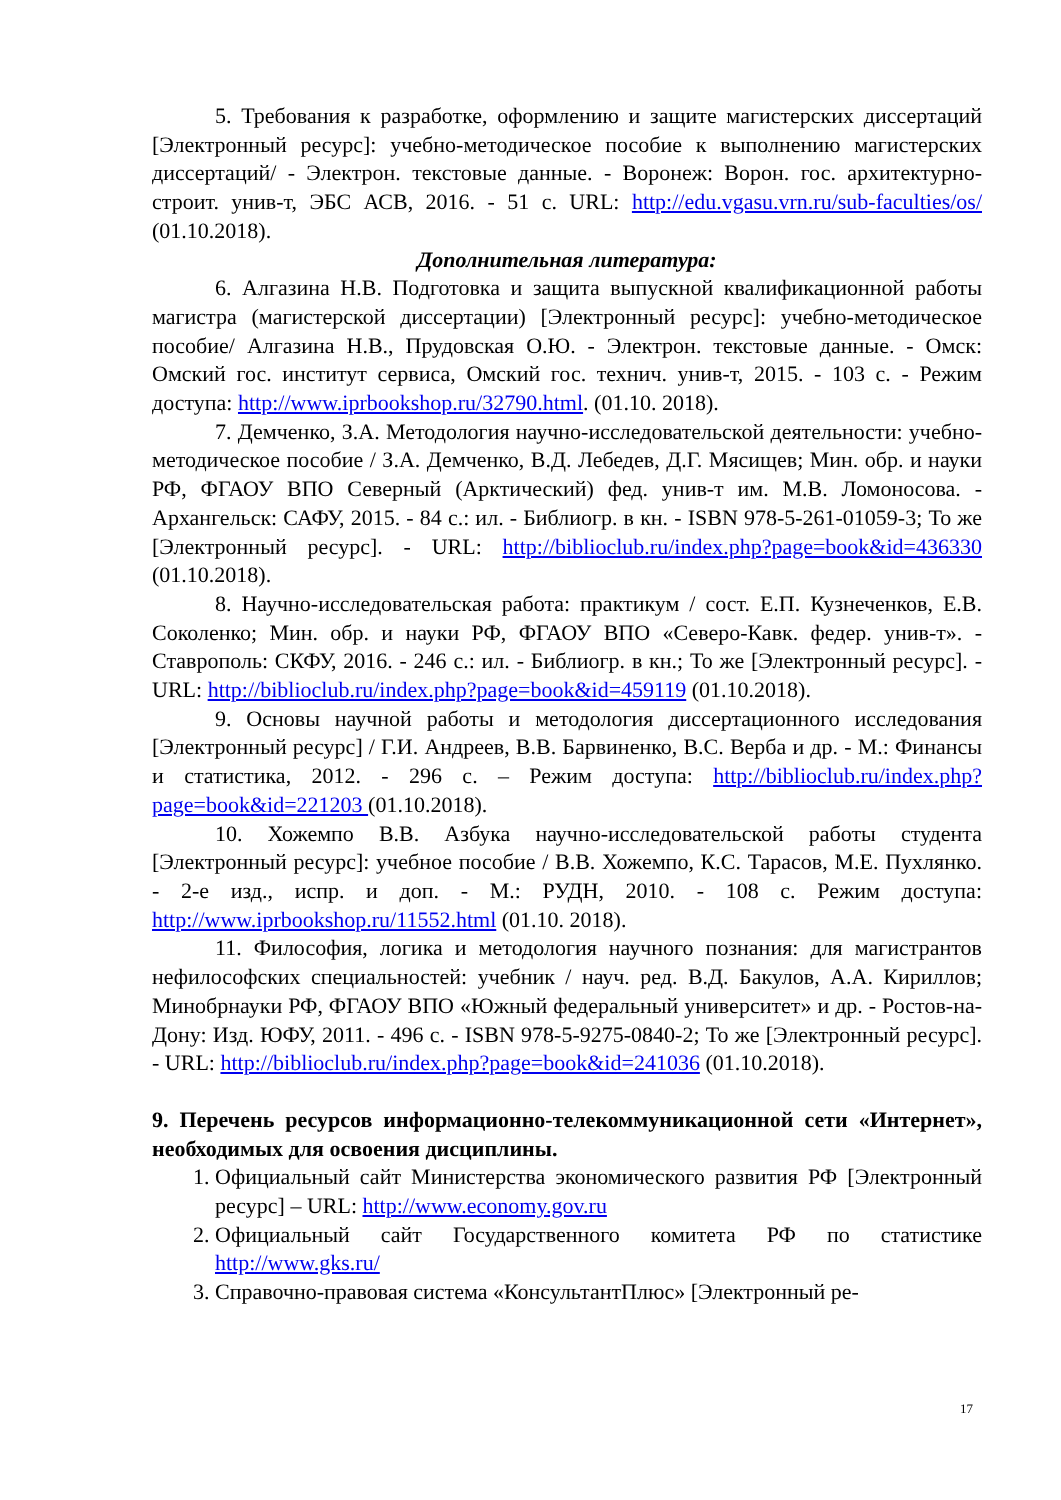5. Требования к разработке, оформлению и защите магистерских диссертаций [Электронный ресурс]: учебно-методическое пособие к выполнению магистерских диссертаций/ - Электрон. текстовые данные. - Воронеж: Ворон. гос. архитектурно-строит. унив-т, ЭБС АСВ, 2016. - 51 с. URL: http://edu.vgasu.vrn.ru/sub-faculties/os/ (01.10.2018).
Дополнительная литература:
6. Алгазина Н.В. Подготовка и защита выпускной квалификационной работы магистра (магистерской диссертации) [Электронный ресурс]: учебно-методическое пособие/ Алгазина Н.В., Прудовская О.Ю. - Электрон. текстовые данные. - Омск: Омский гос. институт сервиса, Омский гос. технич. унив-т, 2015. - 103 с. - Режим доступа: http://www.iprbookshop.ru/32790.html. (01.10. 2018).
7. Демченко, З.А. Методология научно-исследовательской деятельности: учебно-методическое пособие / З.А. Демченко, В.Д. Лебедев, Д.Г. Мясищев; Мин. обр. и науки РФ, ФГАОУ ВПО Северный (Арктический) фед. унив-т им. М.В. Ломоносова. - Архангельск: САФУ, 2015. - 84 с.: ил. - Библиогр. в кн. - ISBN 978-5-261-01059-3; То же [Электронный ресурс]. - URL: http://biblioclub.ru/index.php?page=book&id=436330 (01.10.2018).
8. Научно-исследовательская работа: практикум / сост. Е.П. Кузнеченков, Е.В. Соколенко; Мин. обр. и науки РФ, ФГАОУ ВПО «Северо-Кавк. федер. унив-т». - Ставрополь: СКФУ, 2016. - 246 с.: ил. - Библиогр. в кн.; То же [Электронный ресурс]. - URL: http://biblioclub.ru/index.php?page=book&id=459119 (01.10.2018).
9. Основы научной работы и методология диссертационного исследования [Электронный ресурс] / Г.И. Андреев, В.В. Барвиненко, В.С. Верба и др. - М.: Финансы и статистика, 2012. - 296 с. – Режим доступа: http://biblioclub.ru/index.php?page=book&id=221203 (01.10.2018).
10. Хожемпо В.В. Азбука научно-исследовательской работы студента [Электронный ресурс]: учебное пособие / В.В. Хожемпо, К.С. Тарасов, М.Е. Пухлянко. - 2-е изд., испр. и доп. - М.: РУДН, 2010. - 108 с. Режим доступа: http://www.iprbookshop.ru/11552.html (01.10. 2018).
11. Философия, логика и методология научного познания: для магистрантов нефилософских специальностей: учебник / науч. ред. В.Д. Бакулов, А.А. Кириллов; Минобрнауки РФ, ФГАОУ ВПО «Южный федеральный университет» и др. - Ростов-на-Дону: Изд. ЮФУ, 2011. - 496 с. - ISBN 978-5-9275-0840-2; То же [Электронный ресурс]. - URL: http://biblioclub.ru/index.php?page=book&id=241036 (01.10.2018).
9. Перечень ресурсов информационно-телекоммуникационной сети «Интернет», необходимых для освоения дисциплины.
1. Официальный сайт Министерства экономического развития РФ [Электронный ресурс] – URL: http://www.economy.gov.ru
2. Официальный сайт Государственного комитета РФ по статистике http://www.gks.ru/
3. Справочно-правовая система «КонсультантПлюс» [Электронный ре-
17